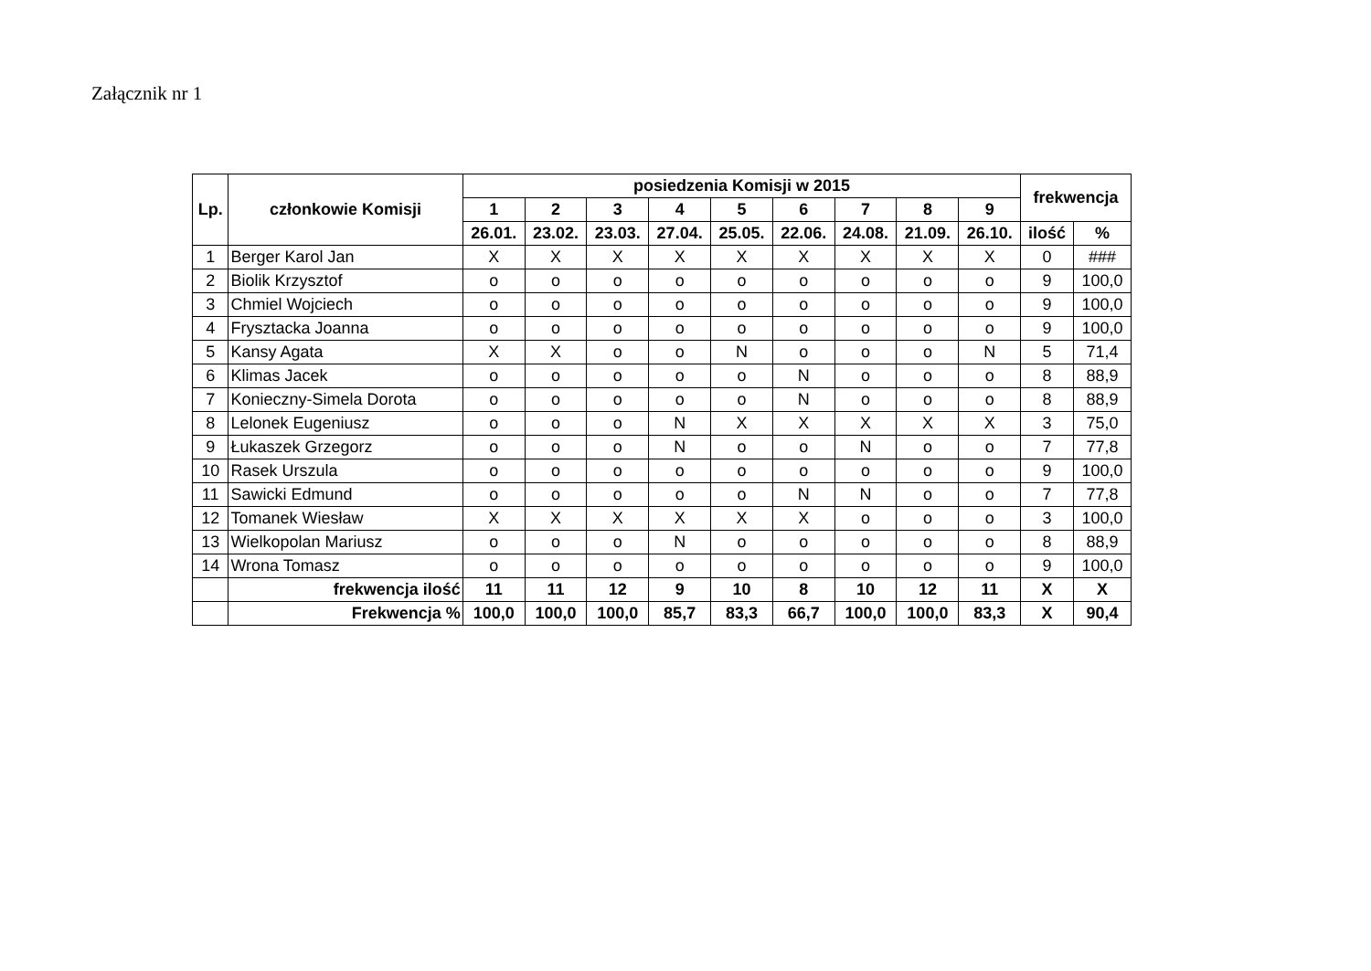Załącznik nr 1
| Lp. | członkowie Komisji | posiedzenia Komisji w 2015 | | | | | | | | | frekwencja | |
| --- | --- | --- | --- | --- | --- | --- | --- | --- | --- | --- | --- | --- |
| | | 1 | 2 | 3 | 4 | 5 | 6 | 7 | 8 | 9 | | |
| | | 26.01. | 23.02. | 23.03. | 27.04. | 25.05. | 22.06. | 24.08. | 21.09. | 26.10. | ilość | % |
| 1 | Berger Karol Jan | X | X | X | X | X | X | X | X | X | 0 | ### |
| 2 | Biolik Krzysztof | o | o | o | o | o | o | o | o | o | 9 | 100,0 |
| 3 | Chmiel Wojciech | o | o | o | o | o | o | o | o | o | 9 | 100,0 |
| 4 | Frysztacka Joanna | o | o | o | o | o | o | o | o | o | 9 | 100,0 |
| 5 | Kansy Agata | X | X | o | o | N | o | o | o | N | 5 | 71,4 |
| 6 | Klimas Jacek | o | o | o | o | o | N | o | o | o | 8 | 88,9 |
| 7 | Konieczny-Simela Dorota | o | o | o | o | o | N | o | o | o | 8 | 88,9 |
| 8 | Lelonek Eugeniusz | o | o | o | N | X | X | X | X | X | 3 | 75,0 |
| 9 | Łukaszek Grzegorz | o | o | o | N | o | o | N | o | o | 7 | 77,8 |
| 10 | Rasek Urszula | o | o | o | o | o | o | o | o | o | 9 | 100,0 |
| 11 | Sawicki Edmund | o | o | o | o | o | N | N | o | o | 7 | 77,8 |
| 12 | Tomanek Wiesław | X | X | X | X | X | X | o | o | o | 3 | 100,0 |
| 13 | Wielkopolan Mariusz | o | o | o | N | o | o | o | o | o | 8 | 88,9 |
| 14 | Wrona Tomasz | o | o | o | o | o | o | o | o | o | 9 | 100,0 |
| | frekwencja ilość | 11 | 11 | 12 | 9 | 10 | 8 | 10 | 12 | 11 | X | X |
| | Frekwencja % | 100,0 | 100,0 | 100,0 | 85,7 | 83,3 | 66,7 | 100,0 | 100,0 | 83,3 | X | 90,4 |